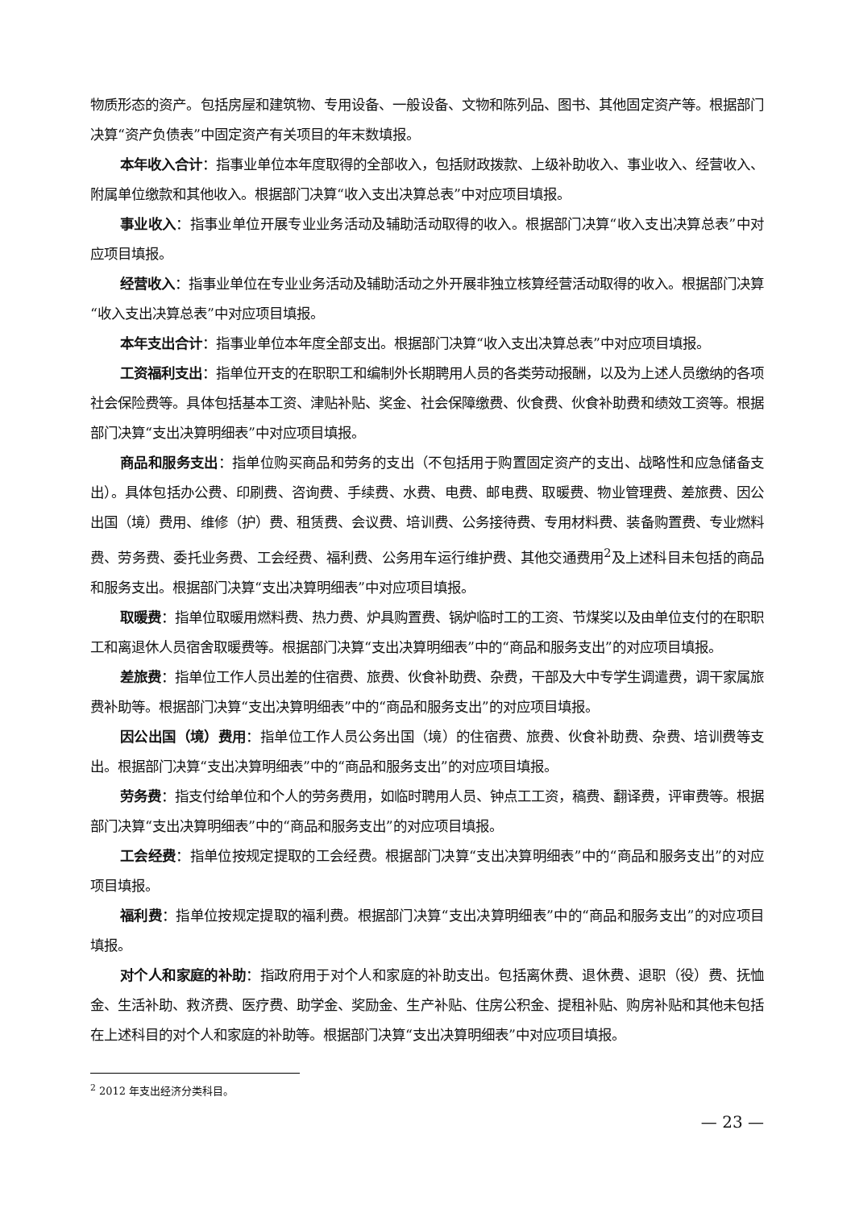物质形态的资产。包括房屋和建筑物、专用设备、一般设备、文物和陈列品、图书、其他固定资产等。根据部门决算“资产负债表”中固定资产有关项目的年末数填报。
本年收入合计：指事业单位本年度取得的全部收入，包括财政拨款、上级补助收入、事业收入、经营收入、附属单位缴款和其他收入。根据部门决算“收入支出决算总表”中对应项目填报。
事业收入：指事业单位开展专业业务活动及辅助活动取得的收入。根据部门决算“收入支出决算总表”中对应项目填报。
经营收入：指事业单位在专业业务活动及辅助活动之外开展非独立核算经营活动取得的收入。根据部门决算“收入支出决算总表”中对应项目填报。
本年支出合计：指事业单位本年度全部支出。根据部门决算“收入支出决算总表”中对应项目填报。
工资福利支出：指单位开支的在职职工和编制外长期聘用人员的各类劳动报酬，以及为上述人员缴纳的各项社会保险费等。具体包括基本工资、津贴补贴、奖金、社会保障缴费、伙食费、伙食补助费和绩效工资等。根据部门决算“支出决算明细表”中对应项目填报。
商品和服务支出：指单位购买商品和劳务的支出（不包括用于购置固定资产的支出、战略性和应急储备支出）。具体包括办公费、印刷费、咨询费、手续费、水费、电费、邮电费、取暖费、物业管理费、差旅费、因公出国（境）费用、维修（护）费、租赁费、会议费、培训费、公务接待费、专用材料费、装备购置费、专业燃料费、劳务费、委托业务费、工会经费、福利费、公务用车运行维护费、其他交通费用<sup>2</sup>及上述科目未包括的商品和服务支出。根据部门决算“支出决算明细表”中对应项目填报。
取暖费：指单位取暖用燃料费、热力费、炉具购置费、锅炉临时工的工资、节煤奖以及由单位支付的在职职工和离退休人员宿舍取暖费等。根据部门决算“支出决算明细表”中的“商品和服务支出”的对应项目填报。
差旅费：指单位工作人员出差的住宿费、旅费、伙食补助费、杂费，干部及大中专学生调遣费，调干家属旅费补助等。根据部门决算“支出决算明细表”中的“商品和服务支出”的对应项目填报。
因公出国（境）费用：指单位工作人员公务出国（境）的住宿费、旅费、伙食补助费、杂费、培训费等支出。根据部门决算“支出决算明细表”中的“商品和服务支出”的对应项目填报。
劳务费：指支付给单位和个人的劳务费用，如临时聘用人员、钟点工工资，稿费、翻译费，评审费等。根据部门决算“支出决算明细表”中的“商品和服务支出”的对应项目填报。
工会经费：指单位按规定提取的工会经费。根据部门决算“支出决算明细表”中的“商品和服务支出”的对应项目填报。
福利费：指单位按规定提取的福利费。根据部门决算“支出决算明细表”中的“商品和服务支出”的对应项目填报。
对个人和家庭的补助：指政府用于对个人和家庭的补助支出。包括离休费、退休费、退职（役）费、抚恤金、生活补助、救济费、医疗费、助学金、奖励金、生产补贴、住房公积金、提租补贴、购房补贴和其他未包括在上述科目的对个人和家庭的补助等。根据部门决算“支出决算明细表”中对应项目填报。
<sup>2</sup> 2012 年支出经济分类科目。
— 23 —